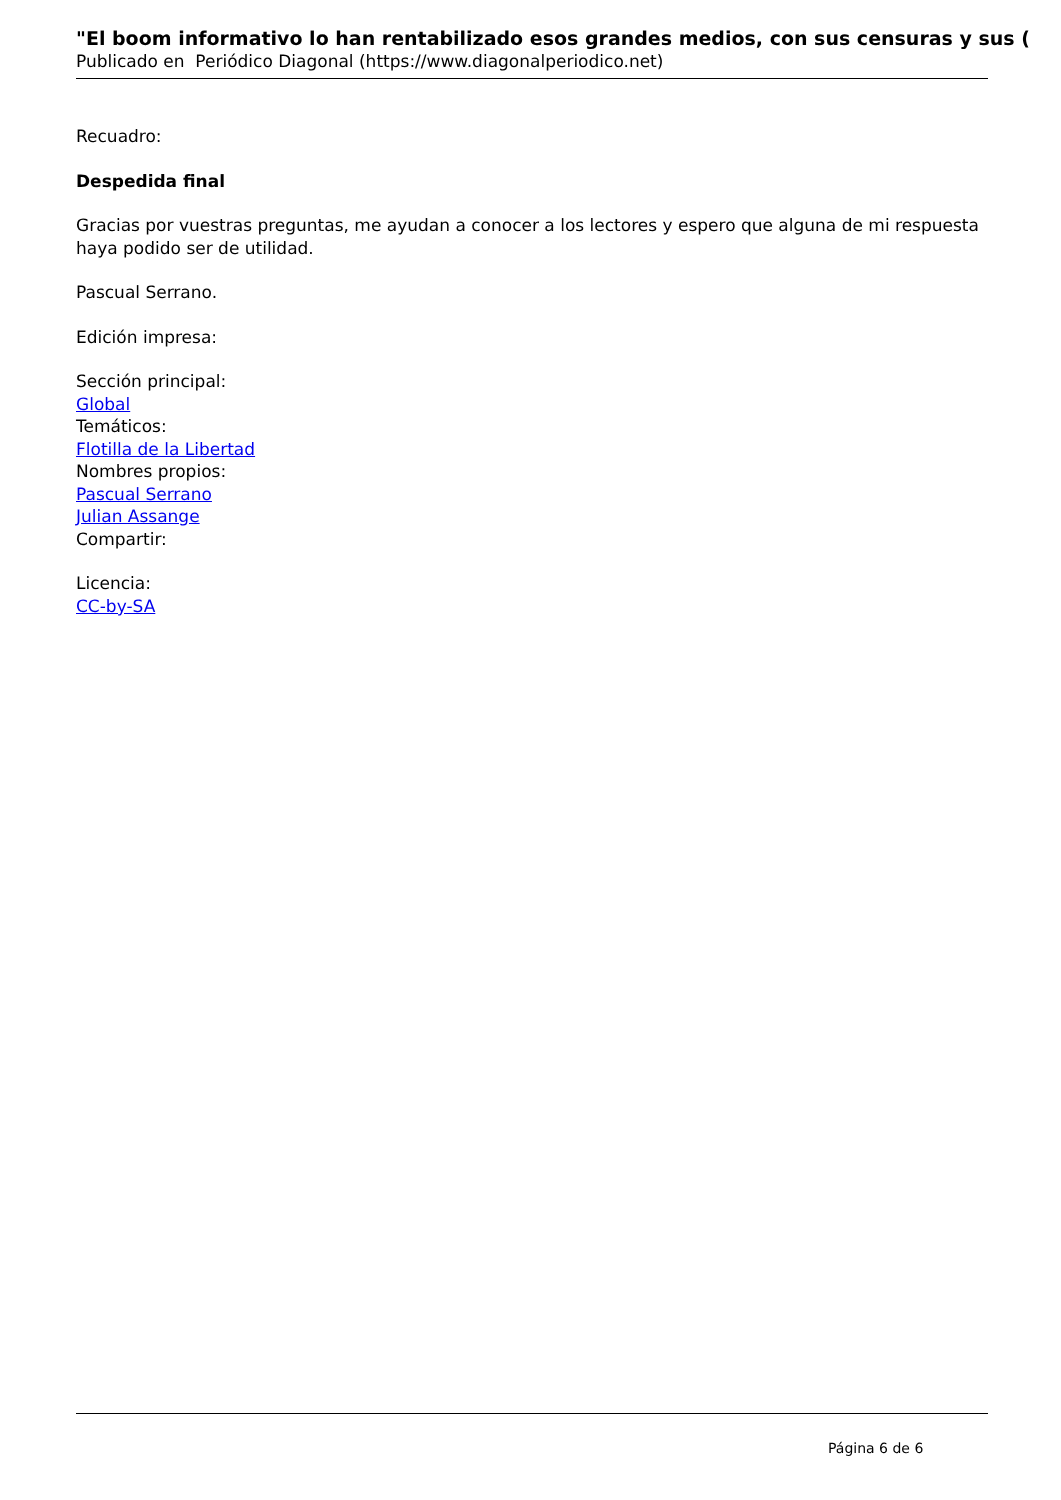"El boom informativo lo han rentabilizado esos grandes medios, con sus censuras y sus (
Publicado en Periódico Diagonal (https://www.diagonalperiodico.net)
Recuadro:
Despedida final
Gracias por vuestras preguntas, me ayudan a conocer a los lectores y espero que alguna de mi respuesta haya podido ser de utilidad.
Pascual Serrano.
Edición impresa:
Sección principal:
Global
Temáticos:
Flotilla de la Libertad
Nombres propios:
Pascual Serrano
Julian Assange
Compartir:
Licencia:
CC-by-SA
Página 6 de 6